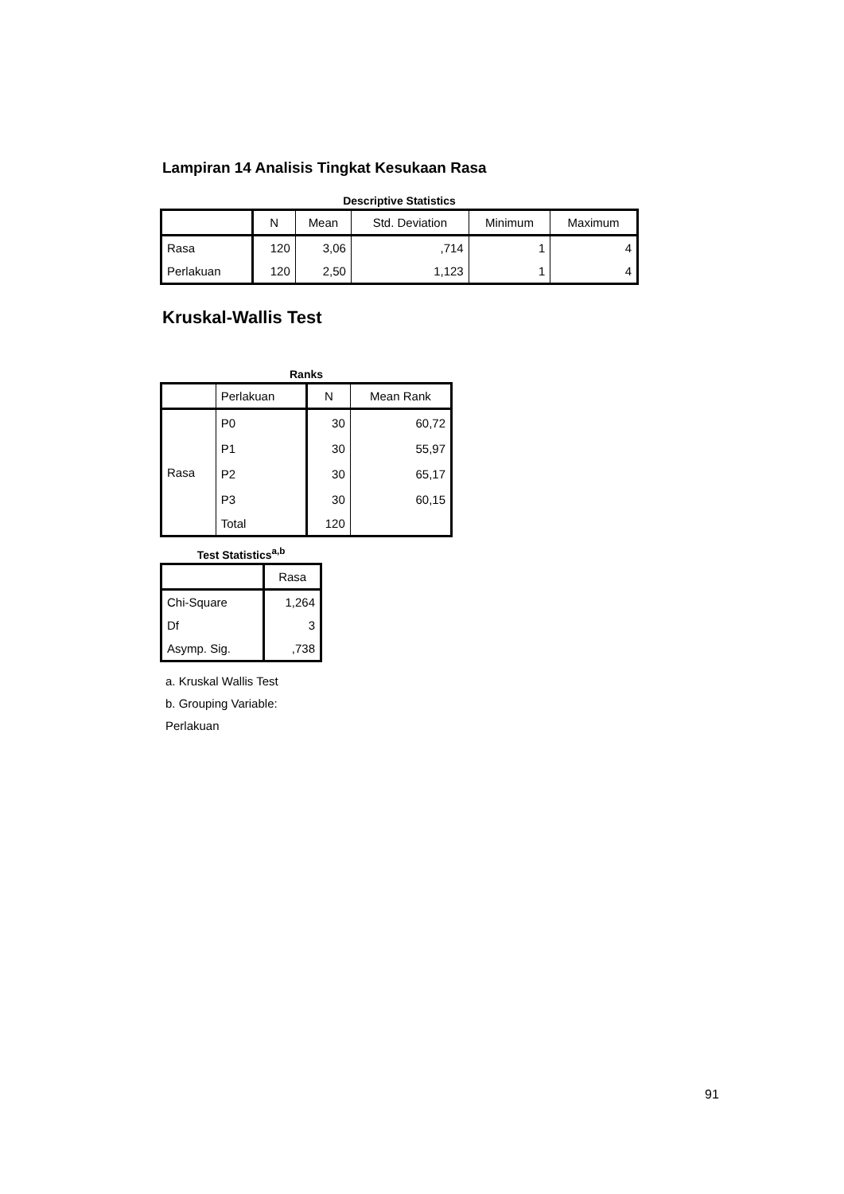Lampiran 14 Analisis Tingkat Kesukaan Rasa
Descriptive Statistics
| | N | Mean | Std. Deviation | Minimum | Maximum |
| --- | --- | --- | --- | --- | --- |
| Rasa | 120 | 3,06 | ,714 | 1 | 4 |
| Perlakuan | 120 | 2,50 | 1,123 | 1 | 4 |
Kruskal-Wallis Test
Ranks
| | Perlakuan | N | Mean Rank |
| --- | --- | --- | --- |
| Rasa | P0 | 30 | 60,72 |
| | P1 | 30 | 55,97 |
| | P2 | 30 | 65,17 |
| | P3 | 30 | 60,15 |
| | Total | 120 | |
Test Statistics<sup>a,b</sup>
| | Rasa |
| --- | --- |
| Chi-Square | 1,264 |
| Df | 3 |
| Asymp. Sig. | ,738 |
a. Kruskal Wallis Test
b. Grouping Variable:
Perlakuan
91